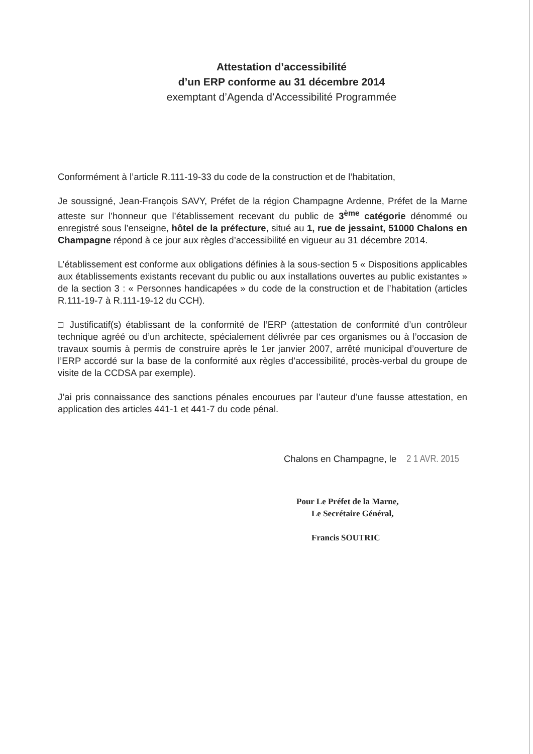Attestation d’accessibilité
d’un ERP conforme au 31 décembre 2014
exemptant d’Agenda d’Accessibilité Programmée
Conformément à l’article R.111-19-33 du code de la construction et de l’habitation,
Je soussigné, Jean-François SAVY, Préfet de la région Champagne Ardenne, Préfet de la Marne atteste sur l’honneur que l’établissement recevant du public de 3<sup>ème</sup> catégorie dénommé ou enregistré sous l’enseigne, hôtel de la préfecture, situé au 1, rue de jessaint, 51000 Chalons en Champagne répond à ce jour aux règles d’accessibilité en vigueur au 31 décembre 2014.
L’établissement est conforme aux obligations définies à la sous-section 5 « Dispositions applicables aux établissements existants recevant du public ou aux installations ouvertes au public existantes » de la section 3 : « Personnes handicapées » du code de la construction et de l’habitation (articles R.111-19-7 à R.111-19-12 du CCH).
□ Justificatif(s) établissant de la conformité de l’ERP (attestation de conformité d’un contrôleur technique agréé ou d’un architecte, spécialement délivrée par ces organismes ou à l’occasion de travaux soumis à permis de construire après le 1er janvier 2007, arrêté municipal d’ouverture de l’ERP accordé sur la base de la conformité aux règles d’accessibilité, procès-verbal du groupe de visite de la CCDSA par exemple).
J’ai pris connaissance des sanctions pénales encourues par l’auteur d’une fausse attestation, en application des articles 441-1 et 441-7 du code pénal.
Chalons en Champagne, le 2 1 AVR. 2015
Pour Le Préfet de la Marne,
Le Secrétaire Général,
Francis SOUTRIC